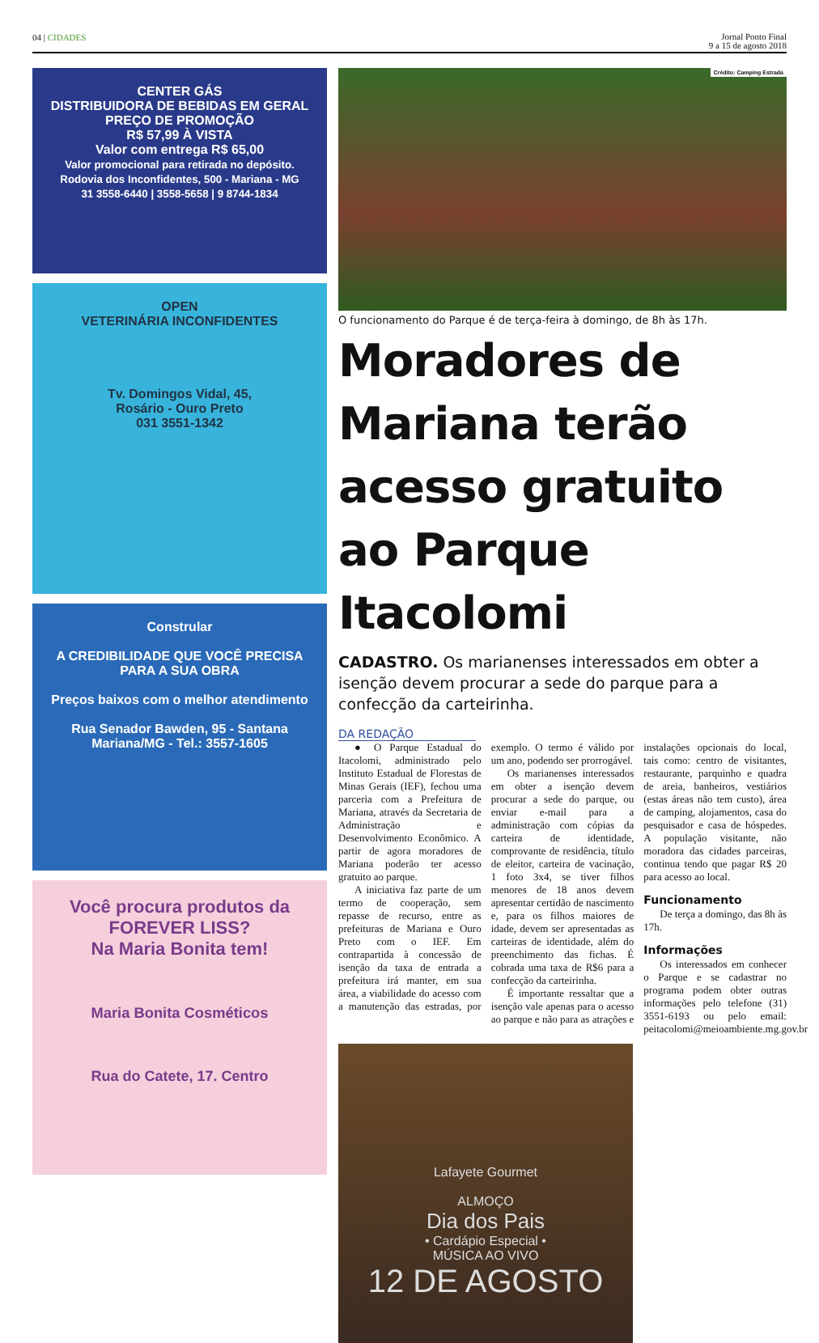04 | CIDADES
Jornal Ponto Final
9 a 15 de agosto 2018
CENTER GÁS
DISTRIBUIDORA DE BEBIDAS EM GERAL
PREÇO DE PROMOÇÃO
R$ 57,99 À VISTA
Valor com entrega R$ 65,00
Valor promocional para retirada no depósito.
Rodovia dos Inconfidentes, 500 - Mariana - MG
31 3558-6440 | 3558-5658 | 9 8744-1834
OPEN
VETERINÁRIA INCONFIDENTES
Tv. Domingos Vidal, 45,
Rosário - Ouro Preto
031 3551-1342
Constrular
A CREDIBILIDADE QUE VOCÊ PRECISA PARA A SUA OBRA
Preços baixos com o melhor atendimento
Rua Senador Bawden, 95 - Santana
Mariana/MG - Tel.: 3557-1605
Você procura produtos da FOREVER LISS?
Na Maria Bonita tem!
Maria Bonita Cosméticos
Rua do Catete, 17. Centro
Crédito: Camping Estrada
O funcionamento do Parque é de terça-feira à domingo, de 8h às 17h.
Moradores de Mariana terão acesso gratuito ao Parque Itacolomi
CADASTRO. Os marianenses interessados em obter a isenção devem procurar a sede do parque para a confecção da carteirinha.
DA REDAÇÃO
● O Parque Estadual do Itacolomi, administrado pelo Instituto Estadual de Florestas de Minas Gerais (IEF), fechou uma parceria com a Prefeitura de Mariana, através da Secretaria de Administração e Desenvolvimento Econômico. A partir de agora moradores de Mariana poderão ter acesso gratuito ao parque.
A iniciativa faz parte de um termo de cooperação, sem repasse de recurso, entre as prefeituras de Mariana e Ouro Preto com o IEF. Em contrapartida à concessão de isenção da taxa de entrada a prefeitura irá manter, em sua área, a viabilidade do acesso com a manutenção das estradas, por exemplo. O termo é válido por um ano, podendo ser prorrogável.
Os marianenses interessados em obter a isenção devem procurar a sede do parque, ou enviar e-mail para a administração com cópias da carteira de identidade, comprovante de residência, título de eleitor, carteira de vacinação, 1 foto 3x4, se tiver filhos menores de 18 anos devem apresentar certidão de nascimento e, para os filhos maiores de idade, devem ser apresentadas as carteiras de identidade, além do preenchimento das fichas. É cobrada uma taxa de R$6 para a confecção da carteirinha.
É importante ressaltar que a isenção vale apenas para o acesso ao parque e não para as atrações e instalações opcionais do local, tais como: centro de visitantes, restaurante, parquinho e quadra de areia, banheiros, vestiários (estas áreas não tem custo), área de camping, alojamentos, casa do pesquisador e casa de hóspedes. A população visitante, não moradora das cidades parceiras, continua tendo que pagar R$ 20 para acesso ao local.
Funcionamento
De terça a domingo, das 8h às 17h.
Informações
Os interessados em conhecer o Parque e se cadastrar no programa podem obter outras informações pelo telefone (31) 3551-6193 ou pelo email: peitacolomi@meioambiente.mg.gov.br
Lafayete Gourmet
ALMOÇO
Dia dos Pais
• Cardápio Especial •
MÚSICA AO VIVO
12 DE AGOSTO